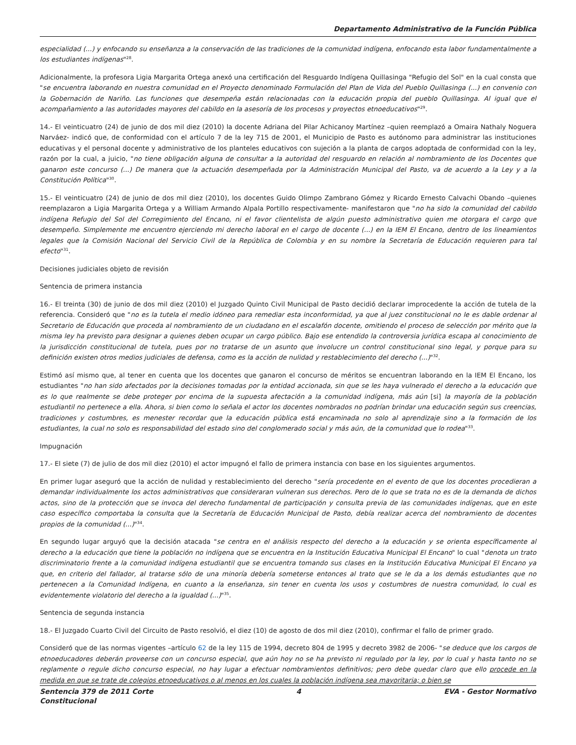Departamento Administrativo de la Función Pública
especialidad (...) y enfocando su enseñanza a la conservación de las tradiciones de la comunidad indígena, enfocando esta labor fundamentalmente a los estudiantes indígenas"<sup>28</sup>.
Adicionalmente, la profesora Ligia Margarita Ortega anexó una certificación del Resguardo Indígena Quillasinga "Refugio del Sol" en la cual consta que "se encuentra laborando en nuestra comunidad en el Proyecto denominado Formulación del Plan de Vida del Pueblo Quillasinga (...) en convenio con la Gobernación de Nariño. Las funciones que desempeña están relacionadas con la educación propia del pueblo Quillasinga. Al igual que el acompañamiento a las autoridades mayores del cabildo en la asesoría de los procesos y proyectos etnoeducativos"<sup>29</sup>.
14.- El veinticuatro (24) de junio de dos mil diez (2010) la docente Adriana del Pilar Achicanoy Martínez –quien reemplazó a Omaira Nathaly Noguera Narváez- indicó que, de conformidad con el artículo 7 de la ley 715 de 2001, el Municipio de Pasto es autónomo para administrar las instituciones educativas y el personal docente y administrativo de los planteles educativos con sujeción a la planta de cargos adoptada de conformidad con la ley, razón por la cual, a juicio, "no tiene obligación alguna de consultar a la autoridad del resguardo en relación al nombramiento de los Docentes que ganaron este concurso (...) De manera que la actuación desempeñada por la Administración Municipal del Pasto, va de acuerdo a la Ley y a la Constitución Política"<sup>30</sup>.
15.- El veinticuatro (24) de junio de dos mil diez (2010), los docentes Guido Olimpo Zambrano Gómez y Ricardo Ernesto Calvachi Obando –quienes reemplazaron a Ligia Margarita Ortega y a William Armando Alpala Portillo respectivamente- manifestaron que "no ha sido la comunidad del cabildo indígena Refugio del Sol del Corregimiento del Encano, ni el favor clientelista de algún puesto administrativo quien me otorgara el cargo que desempeño. Simplemente me encuentro ejerciendo mi derecho laboral en el cargo de docente (...) en la IEM El Encano, dentro de los lineamientos legales que la Comisión Nacional del Servicio Civil de la República de Colombia y en su nombre la Secretaría de Educación requieren para tal efecto"<sup>31</sup>.
Decisiones judiciales objeto de revisión
Sentencia de primera instancia
16.- El treinta (30) de junio de dos mil diez (2010) el Juzgado Quinto Civil Municipal de Pasto decidió declarar improcedente la acción de tutela de la referencia. Consideró que "no es la tutela el medio idóneo para remediar esta inconformidad, ya que al juez constitucional no le es dable ordenar al Secretario de Educación que proceda al nombramiento de un ciudadano en el escalafón docente, omitiendo el proceso de selección por mérito que la misma ley ha previsto para designar a quienes deben ocupar un cargo público. Bajo ese entendido la controversia jurídica escapa al conocimiento de la jurisdicción constitucional de tutela, pues por no tratarse de un asunto que involucre un control constitucional sino legal, y porque para su definición existen otros medios judiciales de defensa, como es la acción de nulidad y restablecimiento del derecho (...)"<sup>32</sup>.
Estimó así mismo que, al tener en cuenta que los docentes que ganaron el concurso de méritos se encuentran laborando en la IEM El Encano, los estudiantes "no han sido afectados por la decisiones tomadas por la entidad accionada, sin que se les haya vulnerado el derecho a la educación que es lo que realmente se debe proteger por encima de la supuesta afectación a la comunidad indígena, más aún [si] la mayoría de la población estudiantil no pertenece a ella. Ahora, si bien como lo señala el actor los docentes nombrados no podrían brindar una educación según sus creencias, tradiciones y costumbres, es menester recordar que la educación pública está encaminada no solo al aprendizaje sino a la formación de los estudiantes, la cual no solo es responsabilidad del estado sino del conglomerado social y más aún, de la comunidad que lo rodea"<sup>33</sup>.
Impugnación
17.- El siete (7) de julio de dos mil diez (2010) el actor impugnó el fallo de primera instancia con base en los siguientes argumentos.
En primer lugar aseguró que la acción de nulidad y restablecimiento del derecho "sería procedente en el evento de que los docentes procedieran a demandar individualmente los actos administrativos que consideraran vulneran sus derechos. Pero de lo que se trata no es de la demanda de dichos actos, sino de la protección que se invoca del derecho fundamental de participación y consulta previa de las comunidades indígenas, que en este caso específico comportaba la consulta que la Secretaría de Educación Municipal de Pasto, debía realizar acerca del nombramiento de docentes propios de la comunidad (...)"<sup>34</sup>.
En segundo lugar arguyó que la decisión atacada "se centra en el análisis respecto del derecho a la educación y se orienta específicamente al derecho a la educación que tiene la población no indígena que se encuentra en la Institución Educativa Municipal El Encano" lo cual "denota un trato discriminatorio frente a la comunidad indígena estudiantil que se encuentra tomando sus clases en la Institución Educativa Municipal El Encano ya que, en criterio del fallador, al tratarse sólo de una minoría debería someterse entonces al trato que se le da a los demás estudiantes que no pertenecen a la Comunidad Indígena, en cuanto a la enseñanza, sin tener en cuenta los usos y costumbres de nuestra comunidad, lo cual es evidentemente violatorio del derecho a la igualdad (...)"<sup>35</sup>.
Sentencia de segunda instancia
18.- El Juzgado Cuarto Civil del Circuito de Pasto resolvió, el diez (10) de agosto de dos mil diez (2010), confirmar el fallo de primer grado.
Consideró que de las normas vigentes –artículo 62 de la ley 115 de 1994, decreto 804 de 1995 y decreto 3982 de 2006- "se deduce que los cargos de etnoeducadores deberán proveerse con un concurso especial, que aún hoy no se ha previsto ni regulado por la ley, por lo cual y hasta tanto no se reglamente o regule dicho concurso especial, no hay lugar a efectuar nombramientos definitivos; pero debe quedar claro que ello procede en la medida en que se trate de colegios etnoeducativos o al menos en los cuales la población indígena sea mayoritaria; o bien se
Sentencia 379 de 2011 Corte
Constitucional 4 EVA - Gestor Normativo